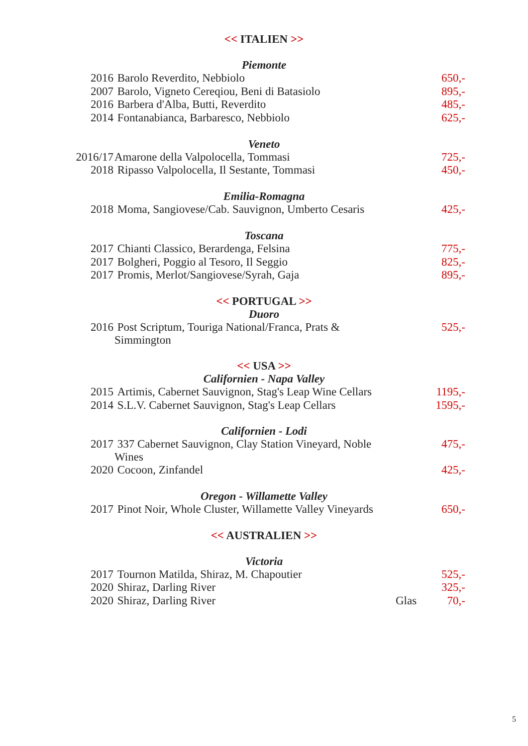<< ITALIEN >>
Piemonte
| 2016 | Barolo Reverdito, Nebbiolo | | 650,- |
| 2007 | Barolo, Vigneto Cereqiou, Beni di Batasiolo | | 895,- |
| 2016 | Barbera d'Alba, Butti, Reverdito | | 485,- |
| 2014 | Fontanabianca, Barbaresco, Nebbiolo | | 625,- |
Veneto
| 2016/17 | Amarone della Valpolocella, Tommasi | | 725,- |
| 2018 | Ripasso Valpolocella, Il Sestante, Tommasi | | 450,- |
Emilia-Romagna
| 2018 | Moma, Sangiovese/Cab. Sauvignon, Umberto Cesaris | | 425,- |
Toscana
| 2017 | Chianti Classico, Berardenga, Felsina | | 775,- |
| 2017 | Bolgheri, Poggio al Tesoro, Il Seggio | | 825,- |
| 2017 | Promis, Merlot/Sangiovese/Syrah, Gaja | | 895,- |
<< PORTUGAL >>
Duoro
| 2016 | Post Scriptum, Touriga National/Franca, Prats & Simmington | | 525,- |
<< USA >>
Californien - Napa Valley
| 2015 | Artimis, Cabernet Sauvignon, Stag's Leap Wine Cellars | | 1195,- |
| 2014 | S.L.V. Cabernet Sauvignon, Stag's Leap Cellars | | 1595,- |
Californien - Lodi
| 2017 | 337 Cabernet Sauvignon, Clay Station Vineyard, Noble Wines | | 475,- |
| 2020 | Cocoon, Zinfandel | | 425,- |
Oregon - Willamette Valley
| 2017 | Pinot Noir, Whole Cluster, Willamette Valley Vineyards | | 650,- |
<< AUSTRALIEN >>
Victoria
| 2017 | Tournon Matilda, Shiraz, M. Chapoutier | | 525,- |
| 2020 | Shiraz, Darling River | | 325,- |
| 2020 | Shiraz, Darling River | Glas | 70,- |
5